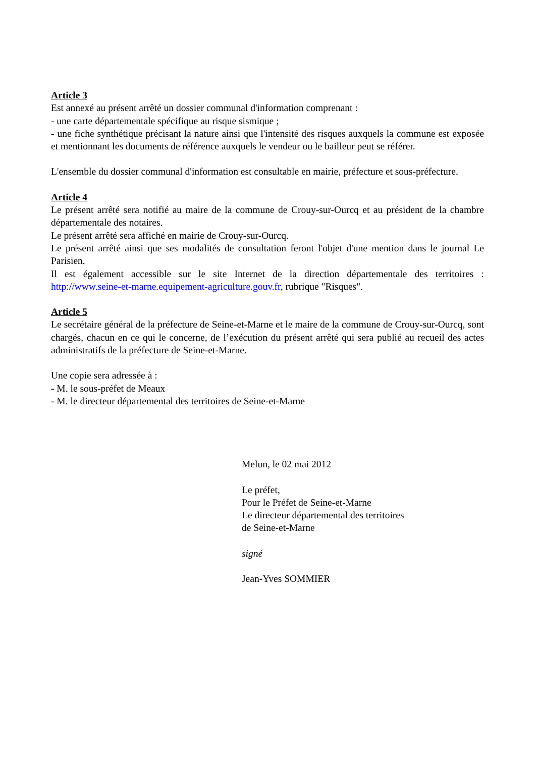Article 3
Est annexé au présent arrêté un dossier communal d'information comprenant :
- une carte départementale spécifique au risque sismique ;
- une fiche synthétique précisant la nature ainsi que l'intensité des risques auxquels la commune est exposée et mentionnant les documents de référence auxquels le vendeur ou le bailleur peut se référer.
L'ensemble du dossier communal d'information est consultable en mairie, préfecture et sous-préfecture.
Article 4
Le présent arrêté sera notifié au maire de la commune de Crouy-sur-Ourcq et au président de la chambre départementale des notaires.
Le présent arrêté sera affiché en mairie de Crouy-sur-Ourcq.
Le présent arrêté ainsi que ses modalités de consultation feront l'objet d'une mention dans le journal Le Parisien.
Il est également accessible sur le site Internet de la direction départementale des territoires : http://www.seine-et-marne.equipement-agriculture.gouv.fr, rubrique "Risques".
Article 5
Le secrétaire général de la préfecture de Seine-et-Marne et le maire de la commune de Crouy-sur-Ourcq, sont chargés, chacun en ce qui le concerne, de l’exécution du présent arrêté qui sera publié au recueil des actes administratifs de la préfecture de Seine-et-Marne.
Une copie sera adressée à :
- M. le sous-préfet de Meaux
- M. le directeur départemental des territoires de Seine-et-Marne
Melun, le 02 mai 2012
Le préfet,
Pour le Préfet de Seine-et-Marne
Le directeur départemental des territoires
de Seine-et-Marne
signé
Jean-Yves SOMMIER